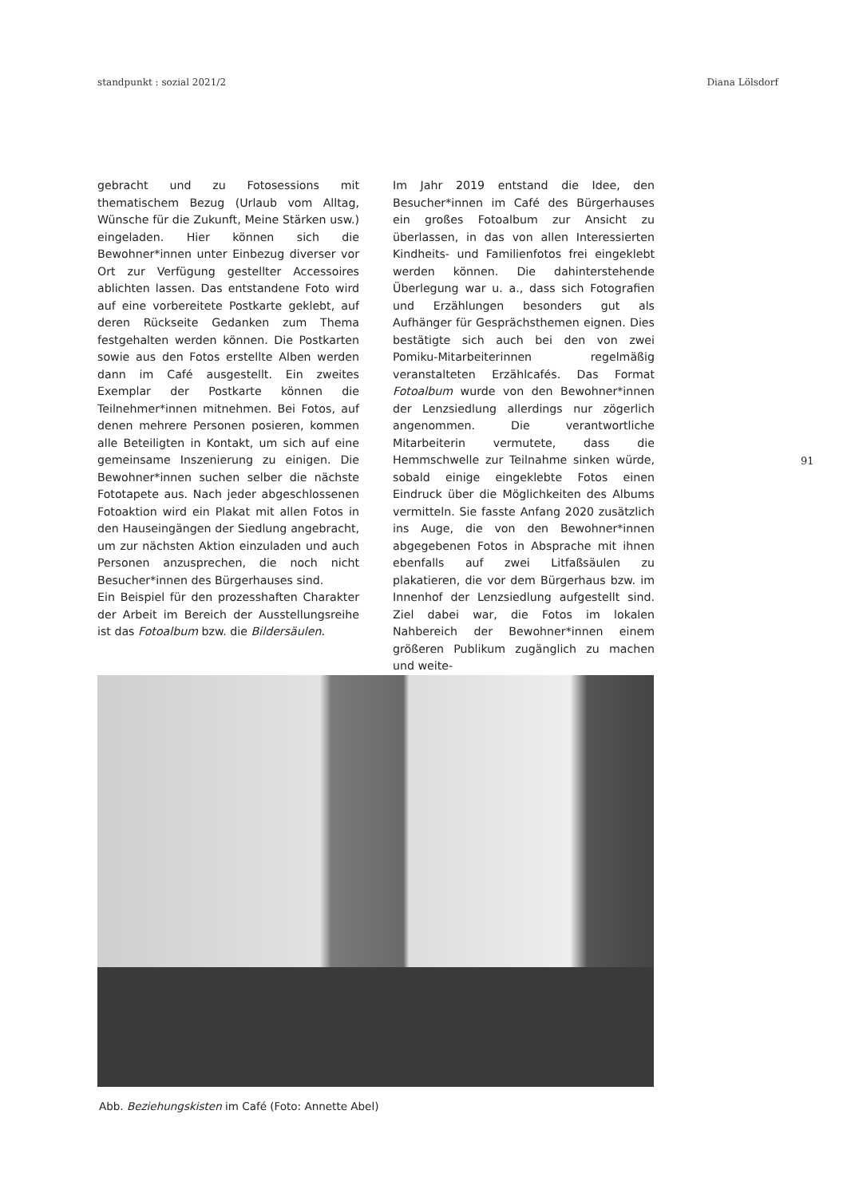standpunkt : sozial 2021/2 Diana Lölsdorf
gebracht und zu Fotosessions mit thematischem Bezug (Urlaub vom Alltag, Wünsche für die Zukunft, Meine Stärken usw.) eingeladen. Hier können sich die Bewohner*innen unter Einbezug diverser vor Ort zur Verfügung gestellter Accessoires ablichten lassen. Das entstandene Foto wird auf eine vorbereitete Postkarte geklebt, auf deren Rückseite Gedanken zum Thema festgehalten werden können. Die Postkarten sowie aus den Fotos erstellte Alben werden dann im Café ausgestellt. Ein zweites Exemplar der Postkarte können die Teilnehmer*innen mitnehmen. Bei Fotos, auf denen mehrere Personen posieren, kommen alle Beteiligten in Kontakt, um sich auf eine gemeinsame Inszenierung zu einigen. Die Bewohner*innen suchen selber die nächste Fototapete aus. Nach jeder abgeschlossenen Fotoaktion wird ein Plakat mit allen Fotos in den Hauseingängen der Siedlung angebracht, um zur nächsten Aktion einzuladen und auch Personen anzusprechen, die noch nicht Besucher*innen des Bürgerhauses sind.
Ein Beispiel für den prozesshaften Charakter der Arbeit im Bereich der Ausstellungsreihe ist das Fotoalbum bzw. die Bildersäulen.
Im Jahr 2019 entstand die Idee, den Besucher*innen im Café des Bürgerhauses ein großes Fotoalbum zur Ansicht zu überlassen, in das von allen Interessierten Kindheits- und Familienfotos frei eingeklebt werden können. Die dahinterstehende Überlegung war u. a., dass sich Fotografien und Erzählungen besonders gut als Aufhänger für Gesprächsthemen eignen. Dies bestätigte sich auch bei den von zwei Pomiku-Mitarbeiterinnen regelmäßig veranstalteten Erzählcafés. Das Format Fotoalbum wurde von den Bewohner*innen der Lenzsiedlung allerdings nur zögerlich angenommen. Die verantwortliche Mitarbeiterin vermutete, dass die Hemmschwelle zur Teilnahme sinken würde, sobald einige eingeklebte Fotos einen Eindruck über die Möglichkeiten des Albums vermitteln. Sie fasste Anfang 2020 zusätzlich ins Auge, die von den Bewohner*innen abgegebenen Fotos in Absprache mit ihnen ebenfalls auf zwei Litfaßsäulen zu plakatieren, die vor dem Bürgerhaus bzw. im Innenhof der Lenzsiedlung aufgestellt sind. Ziel dabei war, die Fotos im lokalen Nahbereich der Bewohner*innen einem größeren Publikum zugänglich zu machen und weite-
91
Abb. Beziehungskisten im Café (Foto: Annette Abel)